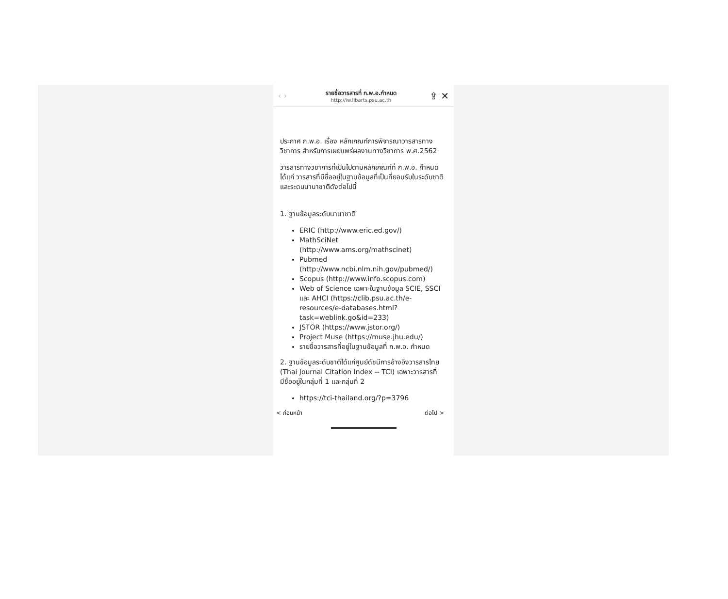‹ ›
รายชื่อวารสารที่ ก.พ.อ.กำหนด
http://iw.libarts.psu.ac.th
⇪ ✕
ประกาศ ก.พ.อ. เรื่อง หลักเกณฑ์การพิจารณาวารสารทางวิชาการ สำหรับการเผยแพร่ผลงานทางวิชาการ พ.ศ.2562
วารสารทางวิชาการที่เป็นไปตามหลักเกณฑ์ที่ ก.พ.อ. กำหนด ได้แก่ วารสารที่มีชื่ออยู่ในฐานข้อมูลที่เป็นที่ยอมรับในระดับชาติและระดบนานาชาติดังต่อไปนี้
1. ฐานข้อมูลระดับนานาชาติ
ERIC (http://www.eric.ed.gov/)
MathSciNet (http://www.ams.org/mathscinet)
Pubmed (http://www.ncbi.nlm.nih.gov/pubmed/)
Scopus (http://www.info.scopus.com)
Web of Science เฉพาะในฐานข้อมูล SCIE, SSCI และ AHCI (https://clib.psu.ac.th/e-resources/e-databases.html?task=weblink.go&id=233)
JSTOR (https://www.jstor.org/)
Project Muse (https://muse.jhu.edu/)
รายชื่อวารสารที่อยู่ในฐานข้อมูลที่ ก.พ.อ. กำหนด
2. ฐานข้อมูลระดับชาติได้แก่ศูนย์ดัชนีการอ้างอิงวารสารไทย (Thai Journal Citation Index -- TCI) เฉพาะวารสารที่มีชื่ออยู่ในกลุ่มที่ 1 และกลุ่มที่ 2
https://tci-thailand.org/?p=3796
< ก่อนหน้า ต่อไป >